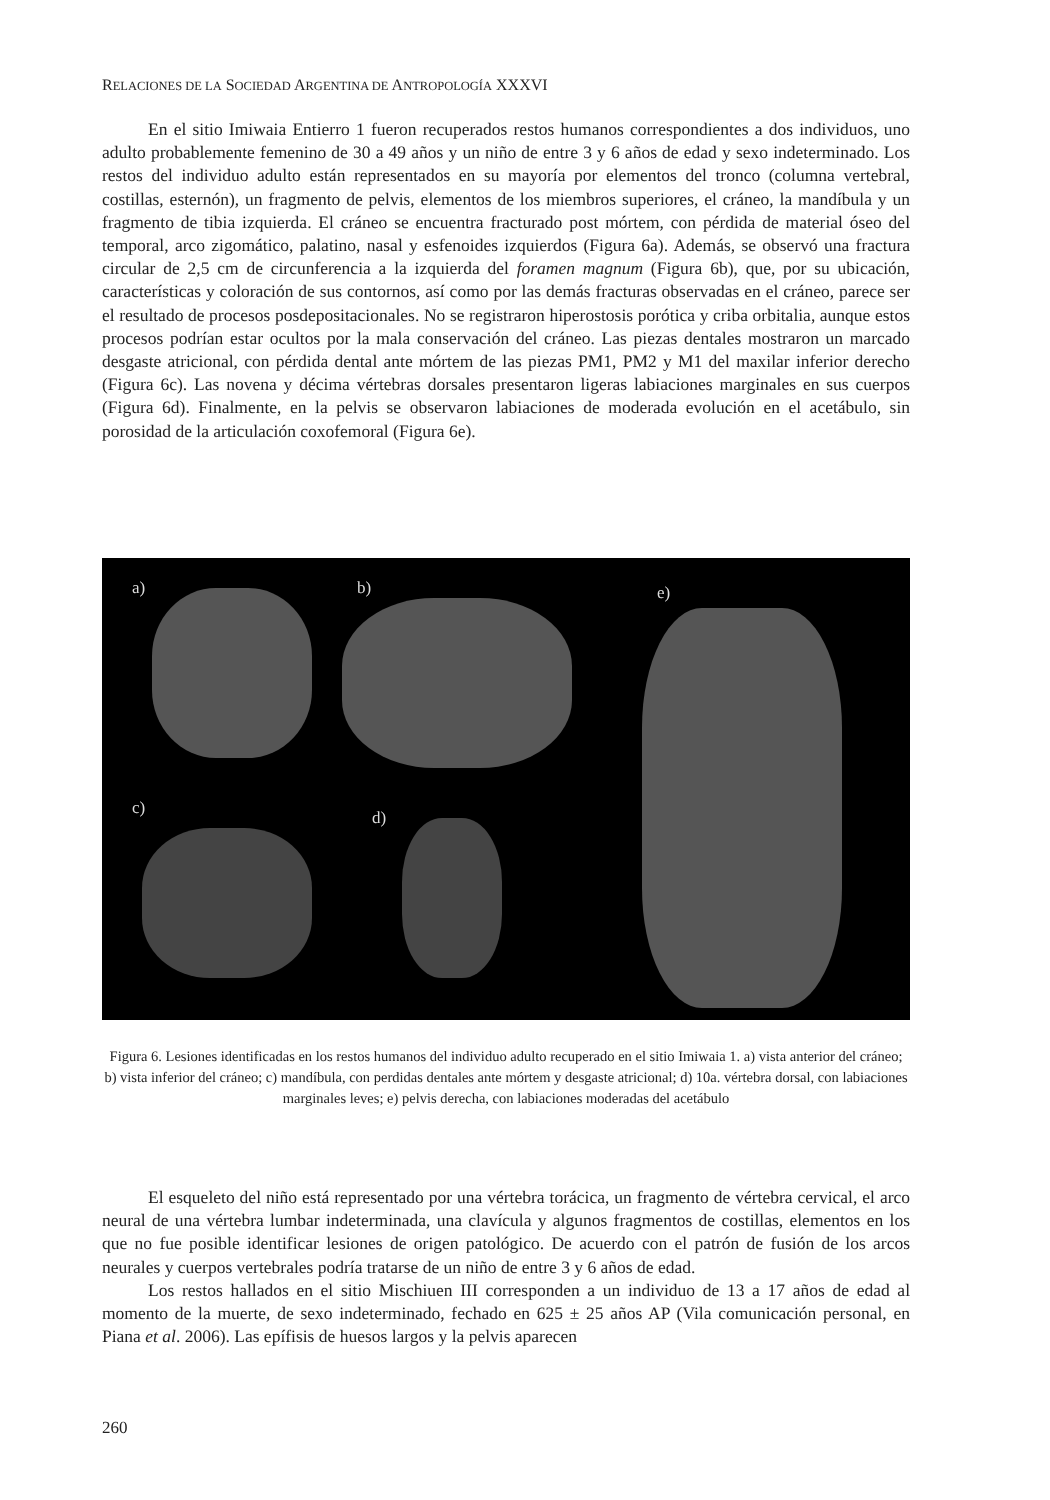RELACIONES DE LA SOCIEDAD ARGENTINA DE ANTROPOLOGÍA XXXVI
En el sitio Imiwaia Entierro 1 fueron recuperados restos humanos correspondientes a dos individuos, uno adulto probablemente femenino de 30 a 49 años y un niño de entre 3 y 6 años de edad y sexo indeterminado. Los restos del individuo adulto están representados en su mayoría por elementos del tronco (columna vertebral, costillas, esternón), un fragmento de pelvis, elementos de los miembros superiores, el cráneo, la mandíbula y un fragmento de tibia izquierda. El cráneo se encuentra fracturado post mórtem, con pérdida de material óseo del temporal, arco zigomático, palatino, nasal y esfenoides izquierdos (Figura 6a). Además, se observó una fractura circular de 2,5 cm de circunferencia a la izquierda del foramen magnum (Figura 6b), que, por su ubicación, características y coloración de sus contornos, así como por las demás fracturas observadas en el cráneo, parece ser el resultado de procesos posdepositacionales. No se registraron hiperostosis porótica y criba orbitalia, aunque estos procesos podrían estar ocultos por la mala conservación del cráneo. Las piezas dentales mostraron un marcado desgaste atricional, con pérdida dental ante mórtem de las piezas PM1, PM2 y M1 del maxilar inferior derecho (Figura 6c). Las novena y décima vértebras dorsales presentaron ligeras labiaciones marginales en sus cuerpos (Figura 6d). Finalmente, en la pelvis se observaron labiaciones de moderada evolución en el acetábulo, sin porosidad de la articulación coxofemoral (Figura 6e).
a) b) e)
c) d)
Figura 6. Lesiones identificadas en los restos humanos del individuo adulto recuperado en el sitio Imiwaia 1. a) vista anterior del cráneo; b) vista inferior del cráneo; c) mandíbula, con perdidas dentales ante mórtem y desgaste atricional; d) 10a. vértebra dorsal, con labiaciones marginales leves; e) pelvis derecha, con labiaciones moderadas del acetábulo
El esqueleto del niño está representado por una vértebra torácica, un fragmento de vértebra cervical, el arco neural de una vértebra lumbar indeterminada, una clavícula y algunos fragmentos de costillas, elementos en los que no fue posible identificar lesiones de origen patológico. De acuerdo con el patrón de fusión de los arcos neurales y cuerpos vertebrales podría tratarse de un niño de entre 3 y 6 años de edad.
Los restos hallados en el sitio Mischiuen III corresponden a un individuo de 13 a 17 años de edad al momento de la muerte, de sexo indeterminado, fechado en 625 ± 25 años AP (Vila comunicación personal, en Piana et al. 2006). Las epífisis de huesos largos y la pelvis aparecen
260